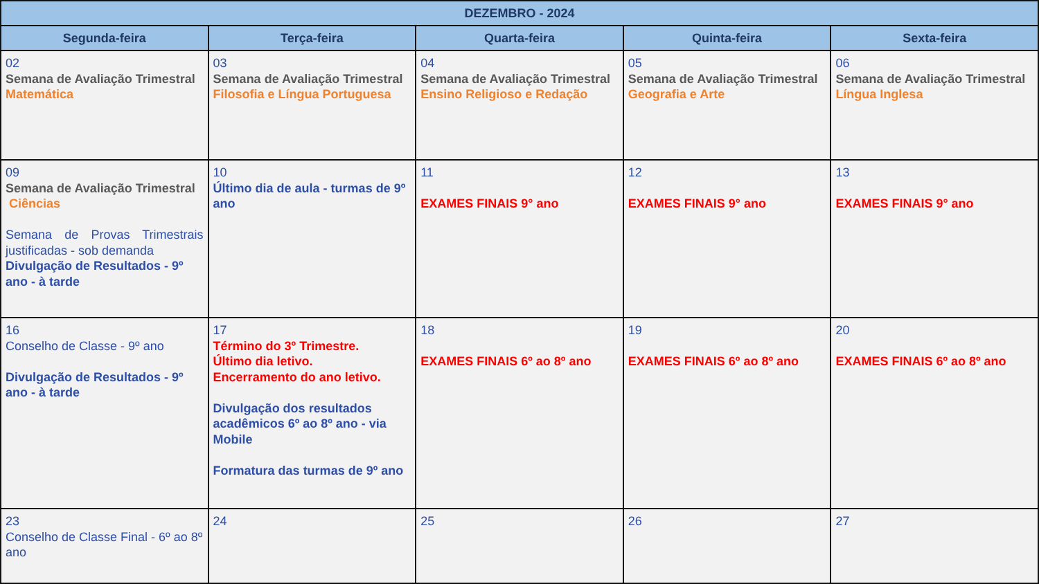| DEZEMBRO - 2024 | | | | |
| --- | --- | --- | --- | --- |
| Segunda-feira | Terça-feira | Quarta-feira | Quinta-feira | Sexta-feira |
| 02 Semana de Avaliação Trimestral Matemática | 03 Semana de Avaliação Trimestral Filosofia e Língua Portuguesa | 04 Semana de Avaliação Trimestral Ensino Religioso e Redação | 05 Semana de Avaliação Trimestral Geografia e Arte | 06 Semana de Avaliação Trimestral Língua Inglesa |
| 09 Semana de Avaliação Trimestral Ciências Semana de Provas Trimestrais justificadas - sob demanda Divulgação de Resultados - 9º ano - à tarde | 10 Último dia de aula - turmas de 9º ano | 11 EXAMES FINAIS 9° ano | 12 EXAMES FINAIS 9° ano | 13 EXAMES FINAIS 9° ano |
| 16 Conselho de Classe - 9º ano Divulgação de Resultados - 9º ano - à tarde | 17 Término do 3º Trimestre. Último dia letivo. Encerramento do ano letivo. Divulgação dos resultados acadêmicos 6º ao 8º ano - via Mobile Formatura das turmas de 9º ano | 18 EXAMES FINAIS 6º ao 8º ano | 19 EXAMES FINAIS 6º ao 8º ano | 20 EXAMES FINAIS 6º ao 8º ano |
| 23 Conselho de Classe Final - 6º ao 8º ano | 24 | 25 | 26 | 27 |